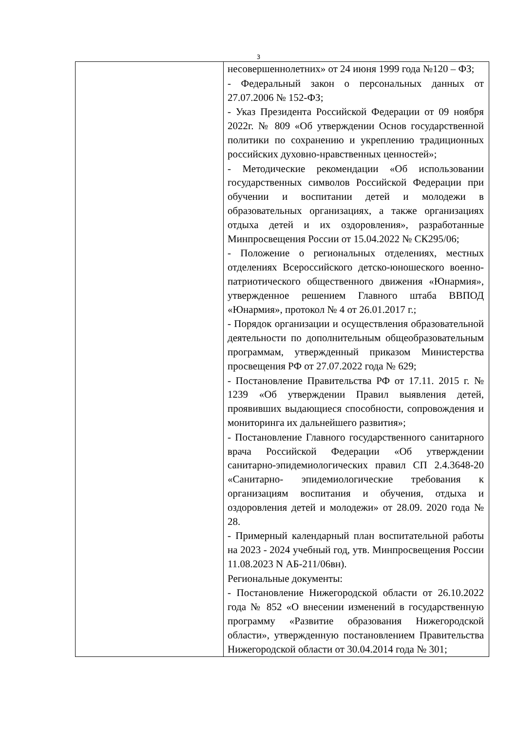3
| | несовершеннолетних» от 24 июня 1999 года №120 – ФЗ; - Федеральный закон о персональных данных от 27.07.2006 № 152-ФЗ; - Указ Президента Российской Федерации от 09 ноября 2022г. № 809 «Об утверждении Основ государственной политики по сохранению и укреплению традиционных российских духовно-нравственных ценностей»; - Методические рекомендации «Об использовании государственных символов Российской Федерации при обучении и воспитании детей и молодежи в образовательных организациях, а также организациях отдыха детей и их оздоровления», разработанные Минпросвещения России от 15.04.2022 № СК295/06; - Положение о региональных отделениях, местных отделениях Всероссийского детско-юношеского военно-патриотического общественного движения «Юнармия», утвержденное решением Главного штаба ВВПОД «Юнармия», протокол № 4 от 26.01.2017 г.; - Порядок организации и осуществления образовательной деятельности по дополнительным общеобразовательным программам, утвержденный приказом Министерства просвещения РФ от 27.07.2022 года № 629; - Постановление Правительства РФ от 17.11. 2015 г. № 1239 «Об утверждении Правил выявления детей, проявивших выдающиеся способности, сопровождения и мониторинга их дальнейшего развития»; - Постановление Главного государственного санитарного врача Российской Федерации «Об утверждении санитарно-эпидемиологических правил СП 2.4.3648-20 «Санитарно- эпидемиологические требования к организациям воспитания и обучения, отдыха и оздоровления детей и молодежи» от 28.09. 2020 года № 28. - Примерный календарный план воспитательной работы на 2023 - 2024 учебный год, утв. Минпросвещения России 11.08.2023 N АБ-211/06вн). Региональные документы: - Постановление Нижегородской области от 26.10.2022 года № 852 «О внесении изменений в государственную программу «Развитие образования Нижегородской области», утвержденную постановлением Правительства Нижегородской области от 30.04.2014 года № 301; |